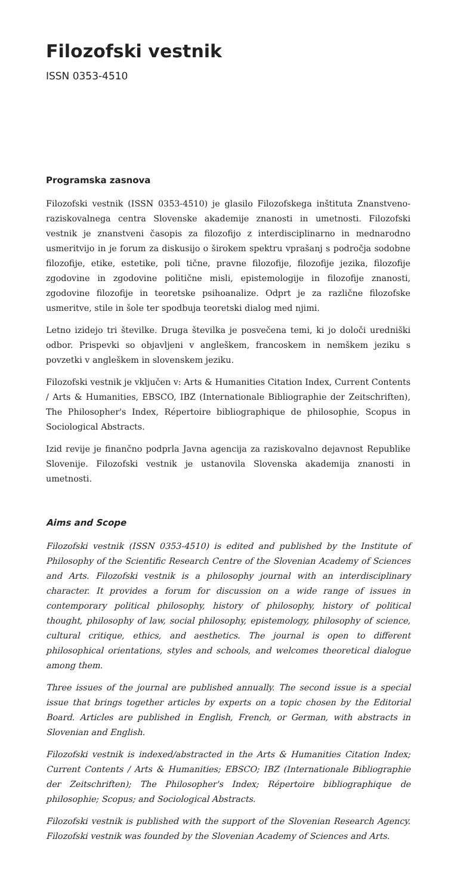Filozofski vestnik
ISSN 0353-4510
Programska zasnova
Filozofski vestnik (ISSN 0353-4510) je glasilo Filozofskega inštituta Znanstveno-raziskovalnega centra Slovenske akademije znanosti in umetnosti. Filozofski vestnik je znanstveni časopis za filozofijo z interdisciplinarno in mednarodno usmeritvijo in je forum za diskusijo o širokem spektru vprašanj s področja sodobne filozofije, etike, estetike, poli tične, pravne filozofije, filozofije jezika, filozofije zgodovine in zgodovine politične misli, epistemologije in filozofije znanosti, zgodovine filozofije in teoretske psihoanalize. Odprt je za različne filozofske usmeritve, stile in šole ter spodbuja teoretski dialog med njimi.
Letno izidejo tri številke. Druga številka je posvečena temi, ki jo določi uredniški odbor. Prispevki so objavljeni v angleškem, francoskem in nemškem jeziku s povzetki v angleškem in slovenskem jeziku.
Filozofski vestnik je vključen v: Arts & Humanities Citation Index, Current Contents / Arts & Humanities, EBSCO, IBZ (Internationale Bibliographie der Zeitschriften), The Philosopher's Index, Répertoire bibliographique de philosophie, Scopus in Sociological Abstracts.
Izid revije je finančno podprla Javna agencija za raziskovalno dejavnost Republike Slovenije. Filozofski vestnik je ustanovila Slovenska akademija znanosti in umetnosti.
Aims and Scope
Filozofski vestnik (ISSN 0353-4510) is edited and published by the Institute of Philosophy of the Scientific Research Centre of the Slovenian Academy of Sciences and Arts. Filozofski vestnik is a philosophy journal with an interdisciplinary character. It provides a forum for discussion on a wide range of issues in contemporary political philosophy, history of philosophy, history of political thought, philosophy of law, social philosophy, epistemology, philosophy of science, cultural critique, ethics, and aesthetics. The journal is open to different philosophical orientations, styles and schools, and welcomes theoretical dialogue among them.
Three issues of the journal are published annually. The second issue is a special issue that brings together articles by experts on a topic chosen by the Editorial Board. Articles are published in English, French, or German, with abstracts in Slovenian and English.
Filozofski vestnik is indexed/abstracted in the Arts & Humanities Citation Index; Current Contents / Arts & Humanities; EBSCO; IBZ (Internationale Bibliographie der Zeitschriften); The Philosopher's Index; Répertoire bibliographique de philosophie; Scopus; and Sociological Abstracts.
Filozofski vestnik is published with the support of the Slovenian Research Agency. Filozofski vestnik was founded by the Slovenian Academy of Sciences and Arts.